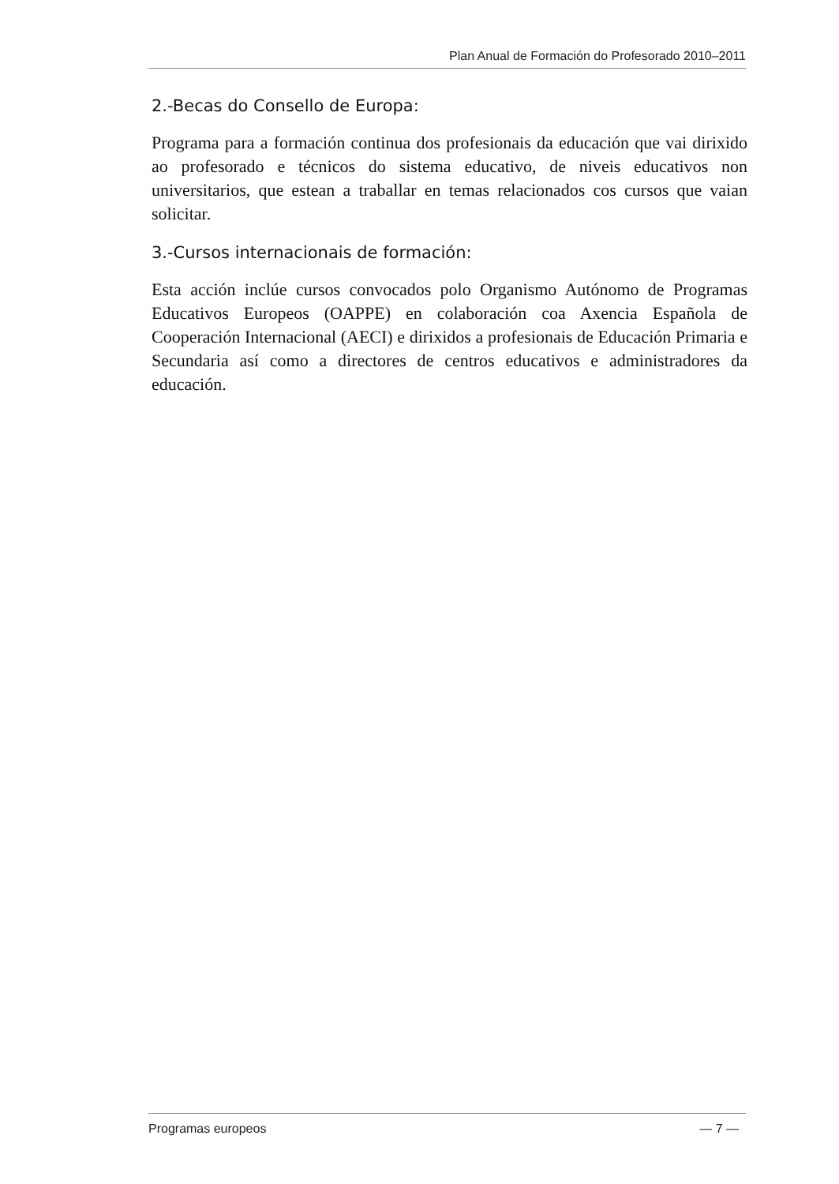Plan Anual de Formación do Profesorado 2010–2011
2.-Becas do Consello de Europa:
Programa para a formación continua dos profesionais da educación que vai dirixido ao profesorado e técnicos do sistema educativo, de niveis educativos non universitarios, que estean a traballar en temas relacionados cos cursos que vaian solicitar.
3.-Cursos internacionais de formación:
Esta acción inclúe cursos convocados polo Organismo Autónomo de Programas Educativos Europeos (OAPPE) en colaboración coa Axencia Española de Cooperación Internacional (AECI) e dirixidos a profesionais de Educación Primaria e Secundaria así como a directores de centros educativos e administradores da educación.
Programas europeos — 7 —